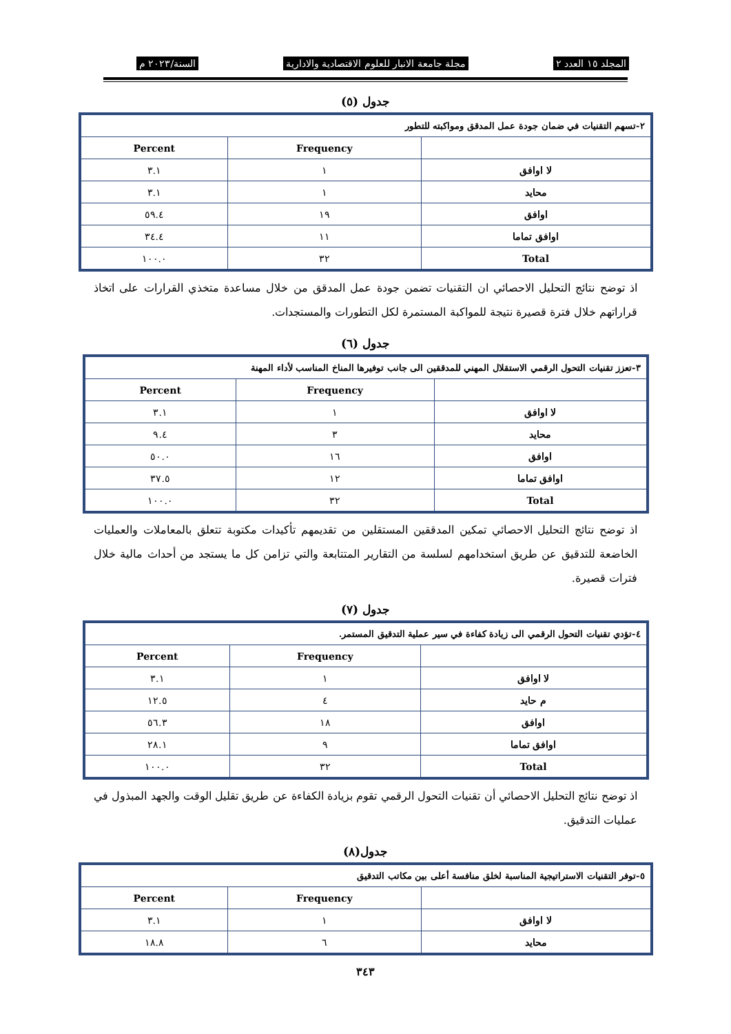المجلد ١٥ العدد ٢ مجلة جامعة الانبار للعلوم الاقتصادية والادارية السنة/٢٠٢٣ م
جدول (٥)
| ٢-تسهم التقنيات في ضمان جودة عمل المدقق ومواكبته للتطور | | |
| | Frequency | Percent |
| لا اوافق | ١ | ٣.١ |
| محايد | ١ | ٣.١ |
| اوافق | ١٩ | ٥٩.٤ |
| اوافق تماما | ١١ | ٣٤.٤ |
| Total | ٣٢ | ١٠٠.٠ |
اذ توضح نتائج التحليل الاحصائي ان التقنيات تضمن جودة عمل المدقق من خلال مساعدة متخذي القرارات على اتخاذ قراراتهم خلال فترة قصيرة نتيجة للمواكبة المستمرة لكل التطورات والمستجدات.
جدول (٦)
| ٣-تعزز تقنيات التحول الرقمي الاستقلال المهني للمدققين الى جانب توفيرها المناخ المناسب لأداء المهنة | | |
| | Frequency | Percent |
| لا اوافق | ١ | ٣.١ |
| محايد | ٣ | ٩.٤ |
| اوافق | ١٦ | ٥٠.٠ |
| اوافق تماما | ١٢ | ٣٧.٥ |
| Total | ٣٢ | ١٠٠.٠ |
اذ توضح نتائج التحليل الاحصائي تمكين المدققين المستقلين من تقديمهم تأكيدات مكتوبة تتعلق بالمعاملات والعمليات الخاضعة للتدقيق عن طريق استخدامهم لسلسة من التقارير المتتابعة والتي تزامن كل ما يستجد من أحداث مالية خلال فترات قصيرة.
جدول (٧)
| ٤-تؤدي تقنيات التحول الرقمي الى زيادة كفاءة في سير عملية التدقيق المستمر. | | |
| | Frequency | Percent |
| لا اوافق | ١ | ٣.١ |
| م حايد | ٤ | ١٢.٥ |
| اوافق | ١٨ | ٥٦.٣ |
| اوافق تماما | ٩ | ٢٨.١ |
| Total | ٣٢ | ١٠٠.٠ |
اذ توضح نتائج التحليل الاحصائي أن تقنيات التحول الرقمي تقوم بزيادة الكفاءة عن طريق تقليل الوقت والجهد المبذول في عمليات التدقيق.
جدول(٨)
| ٥-توفر التقنيات الاستراتيجية المناسبة لخلق منافسة أعلى بين مكاتب التدقيق | | |
| | Frequency | Percent |
| لا اوافق | ١ | ٣.١ |
| محايد | ٦ | ١٨.٨ |
٣٤٣